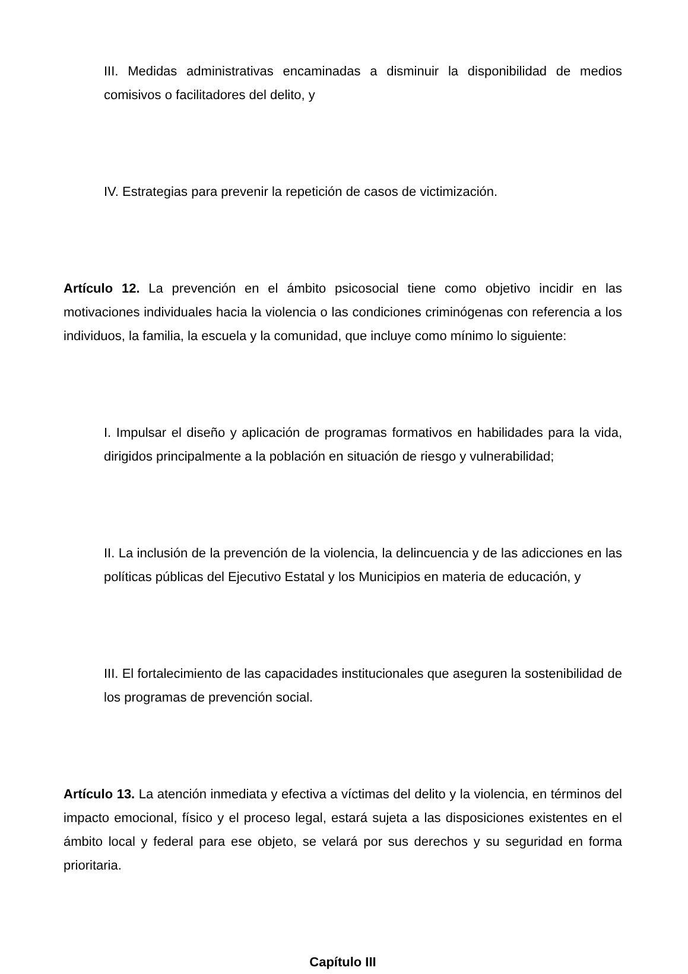III. Medidas administrativas encaminadas a disminuir la disponibilidad de medios comisivos o facilitadores del delito, y
IV. Estrategias para prevenir la repetición de casos de victimización.
Artículo 12. La prevención en el ámbito psicosocial tiene como objetivo incidir en las motivaciones individuales hacia la violencia o las condiciones criminógenas con referencia a los individuos, la familia, la escuela y la comunidad, que incluye como mínimo lo siguiente:
I. Impulsar el diseño y aplicación de programas formativos en habilidades para la vida, dirigidos principalmente a la población en situación de riesgo y vulnerabilidad;
II. La inclusión de la prevención de la violencia, la delincuencia y de las adicciones en las políticas públicas del Ejecutivo Estatal y los Municipios en materia de educación, y
III. El fortalecimiento de las capacidades institucionales que aseguren la sostenibilidad de los programas de prevención social.
Artículo 13. La atención inmediata y efectiva a víctimas del delito y la violencia, en términos del impacto emocional, físico y el proceso legal, estará sujeta a las disposiciones existentes en el ámbito local y federal para ese objeto, se velará por sus derechos y su seguridad en forma prioritaria.
Capítulo III